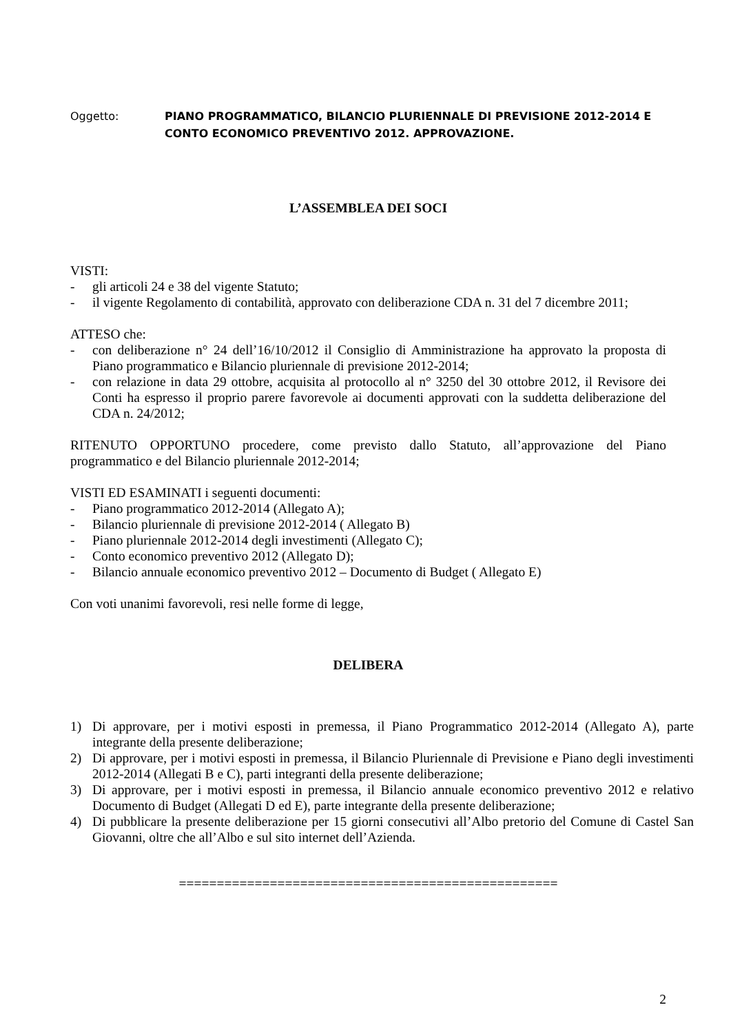Oggetto: PIANO PROGRAMMATICO, BILANCIO PLURIENNALE DI PREVISIONE 2012-2014 E CONTO ECONOMICO PREVENTIVO 2012. APPROVAZIONE.
L’ASSEMBLEA DEI SOCI
VISTI:
- gli articoli 24 e 38 del vigente Statuto;
- il vigente Regolamento di contabilità, approvato con deliberazione CDA n. 31 del 7 dicembre 2011;
ATTESO che:
- con deliberazione n° 24 dell’16/10/2012 il Consiglio di Amministrazione ha approvato la proposta di Piano programmatico e Bilancio pluriennale di previsione 2012-2014;
- con relazione in data 29 ottobre, acquisita al protocollo al n° 3250 del 30 ottobre 2012, il Revisore dei Conti ha espresso il proprio parere favorevole ai documenti approvati con la suddetta deliberazione del CDA n. 24/2012;
RITENUTO OPPORTUNO procedere, come previsto dallo Statuto, all’approvazione del Piano programmatico e del Bilancio pluriennale 2012-2014;
VISTI ED ESAMINATI i seguenti documenti:
- Piano programmatico 2012-2014 (Allegato A);
- Bilancio pluriennale di previsione 2012-2014 ( Allegato B)
- Piano pluriennale 2012-2014 degli investimenti (Allegato C);
- Conto economico preventivo 2012 (Allegato D);
- Bilancio annuale economico preventivo 2012 – Documento di Budget ( Allegato E)
Con voti unanimi favorevoli, resi nelle forme di legge,
DELIBERA
1) Di approvare, per i motivi esposti in premessa, il Piano Programmatico 2012-2014 (Allegato A), parte integrante della presente deliberazione;
2) Di approvare, per i motivi esposti in premessa, il Bilancio Pluriennale di Previsione e Piano degli investimenti 2012-2014 (Allegati B e C), parti integranti della presente deliberazione;
3) Di approvare, per i motivi esposti in premessa, il Bilancio annuale economico preventivo 2012 e relativo Documento di Budget (Allegati D ed E), parte integrante della presente deliberazione;
4) Di pubblicare la presente deliberazione per 15 giorni consecutivi all’Albo pretorio del Comune di Castel San Giovanni, oltre che all’Albo e sul sito internet dell’Azienda.
==================================================
2